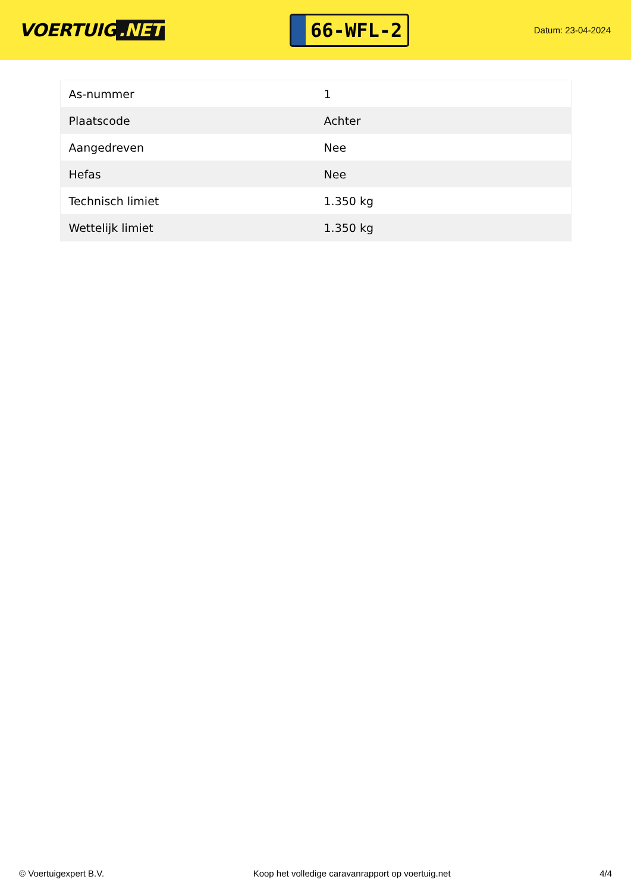VOERTUIG.NET
66-WFL-2
Datum: 23-04-2024
| As-nummer | 1 |
| Plaatscode | Achter |
| Aangedreven | Nee |
| Hefas | Nee |
| Technisch limiet | 1.350 kg |
| Wettelijk limiet | 1.350 kg |
© Voertuigexpert B.V. Koop het volledige caravanrapport op voertuig.net 4/4